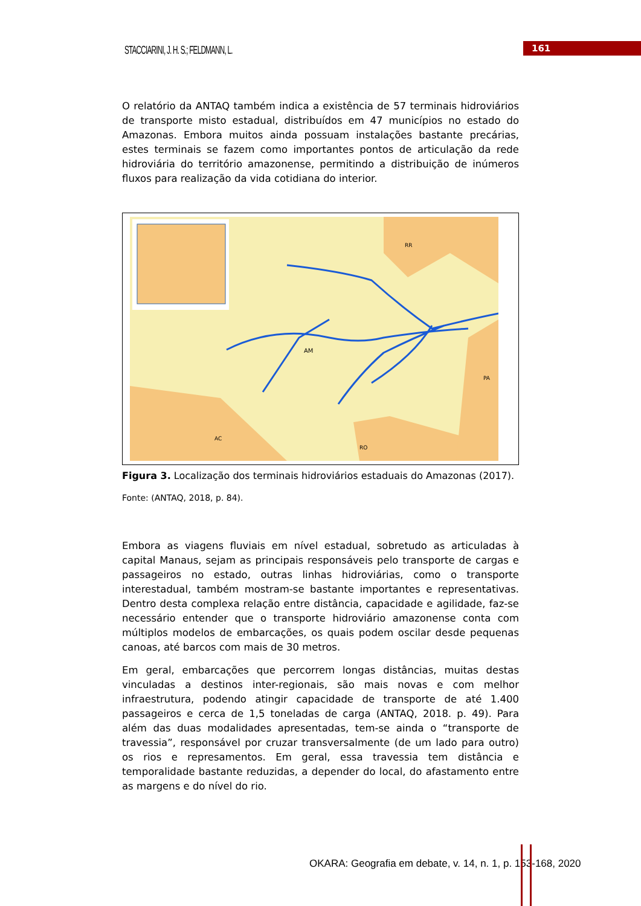STACCIARINI, J. H. S.; FELDMANN, L.
161
O relatório da ANTAQ também indica a existência de 57 terminais hidroviários de transporte misto estadual, distribuídos em 47 municípios no estado do Amazonas. Embora muitos ainda possuam instalações bastante precárias, estes terminais se fazem como importantes pontos de articulação da rede hidroviária do território amazonense, permitindo a distribuição de inúmeros fluxos para realização da vida cotidiana do interior.
AM
RR
PA
AC
RO
Figura 3. Localização dos terminais hidroviários estaduais do Amazonas (2017).
Fonte: (ANTAQ, 2018, p. 84).
Embora as viagens fluviais em nível estadual, sobretudo as articuladas à capital Manaus, sejam as principais responsáveis pelo transporte de cargas e passageiros no estado, outras linhas hidroviárias, como o transporte interestadual, também mostram-se bastante importantes e representativas. Dentro desta complexa relação entre distância, capacidade e agilidade, faz-se necessário entender que o transporte hidroviário amazonense conta com múltiplos modelos de embarcações, os quais podem oscilar desde pequenas canoas, até barcos com mais de 30 metros.
Em geral, embarcações que percorrem longas distâncias, muitas destas vinculadas a destinos inter-regionais, são mais novas e com melhor infraestrutura, podendo atingir capacidade de transporte de até 1.400 passageiros e cerca de 1,5 toneladas de carga (ANTAQ, 2018. p. 49). Para além das duas modalidades apresentadas, tem-se ainda o “transporte de travessia”, responsável por cruzar transversalmente (de um lado para outro) os rios e represamentos. Em geral, essa travessia tem distância e temporalidade bastante reduzidas, a depender do local, do afastamento entre as margens e do nível do rio.
OKARA: Geografia em debate, v. 14, n. 1, p. 153-168, 2020